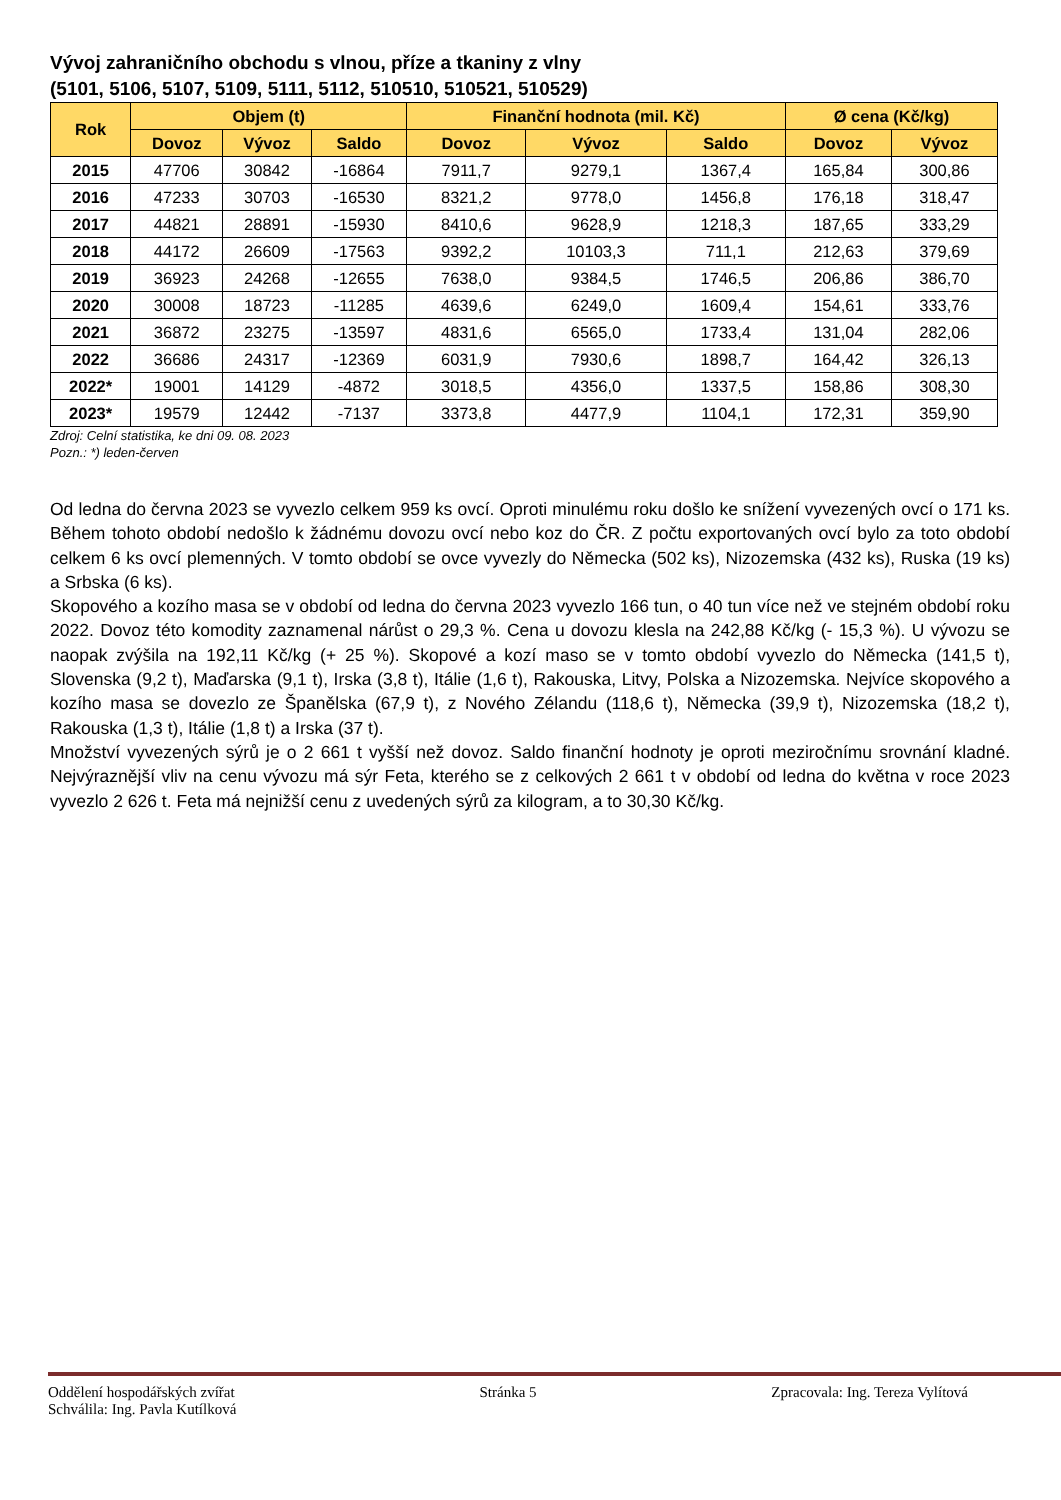Vývoj zahraničního obchodu s vlnou, příze a tkaniny z vlny
(5101, 5106, 5107, 5109, 5111, 5112, 510510, 510521, 510529)
| Rok | Objem (t) | | | Finanční hodnota (mil. Kč) | | | Ø cena (Kč/kg) | |
| --- | --- | --- | --- | --- | --- | --- | --- | --- |
| | Dovoz | Vývoz | Saldo | Dovoz | Vývoz | Saldo | Dovoz | Vývoz |
| 2015 | 47706 | 30842 | -16864 | 7911,7 | 9279,1 | 1367,4 | 165,84 | 300,86 |
| 2016 | 47233 | 30703 | -16530 | 8321,2 | 9778,0 | 1456,8 | 176,18 | 318,47 |
| 2017 | 44821 | 28891 | -15930 | 8410,6 | 9628,9 | 1218,3 | 187,65 | 333,29 |
| 2018 | 44172 | 26609 | -17563 | 9392,2 | 10103,3 | 711,1 | 212,63 | 379,69 |
| 2019 | 36923 | 24268 | -12655 | 7638,0 | 9384,5 | 1746,5 | 206,86 | 386,70 |
| 2020 | 30008 | 18723 | -11285 | 4639,6 | 6249,0 | 1609,4 | 154,61 | 333,76 |
| 2021 | 36872 | 23275 | -13597 | 4831,6 | 6565,0 | 1733,4 | 131,04 | 282,06 |
| 2022 | 36686 | 24317 | -12369 | 6031,9 | 7930,6 | 1898,7 | 164,42 | 326,13 |
| 2022* | 19001 | 14129 | -4872 | 3018,5 | 4356,0 | 1337,5 | 158,86 | 308,30 |
| 2023* | 19579 | 12442 | -7137 | 3373,8 | 4477,9 | 1104,1 | 172,31 | 359,90 |
Zdroj: Celní statistika, ke dni 09. 08. 2023
Pozn.: *) leden-červen
Od ledna do června 2023 se vyvezlo celkem 959 ks ovcí. Oproti minulému roku došlo ke snížení vyvezených ovcí o 171 ks. Během tohoto období nedošlo k žádnému dovozu ovcí nebo koz do ČR. Z počtu exportovaných ovcí bylo za toto období celkem 6 ks ovcí plemenných. V tomto období se ovce vyvezly do Německa (502 ks), Nizozemska (432 ks), Ruska (19 ks) a Srbska (6 ks).
Skopového a kozího masa se v období od ledna do června 2023 vyvezlo 166 tun, o 40 tun více než ve stejném období roku 2022. Dovoz této komodity zaznamenal nárůst o 29,3 %. Cena u dovozu klesla na 242,88 Kč/kg (- 15,3 %). U vývozu se naopak zvýšila na 192,11 Kč/kg (+ 25 %). Skopové a kozí maso se v tomto období vyvezlo do Německa (141,5 t), Slovenska (9,2 t), Maďarska (9,1 t), Irska (3,8 t), Itálie (1,6 t), Rakouska, Litvy, Polska a Nizozemska. Nejvíce skopového a kozího masa se dovezlo ze Španělska (67,9 t), z Nového Zélandu (118,6 t), Německa (39,9 t), Nizozemska (18,2 t), Rakouska (1,3 t), Itálie (1,8 t) a Irska (37 t).
Množství vyvezených sýrů je o 2 661 t vyšší než dovoz. Saldo finanční hodnoty je oproti meziročnímu srovnání kladné. Nejvýraznější vliv na cenu vývozu má sýr Feta, kterého se z celkových 2 661 t v období od ledna do května v roce 2023 vyvezlo 2 626 t. Feta má nejnižší cenu z uvedených sýrů za kilogram, a to 30,30 Kč/kg.
Oddělení hospodářských zvířat
Schválila: Ing. Pavla Kutílková
Stránka 5 Zpracovala: Ing. Tereza Vylítová